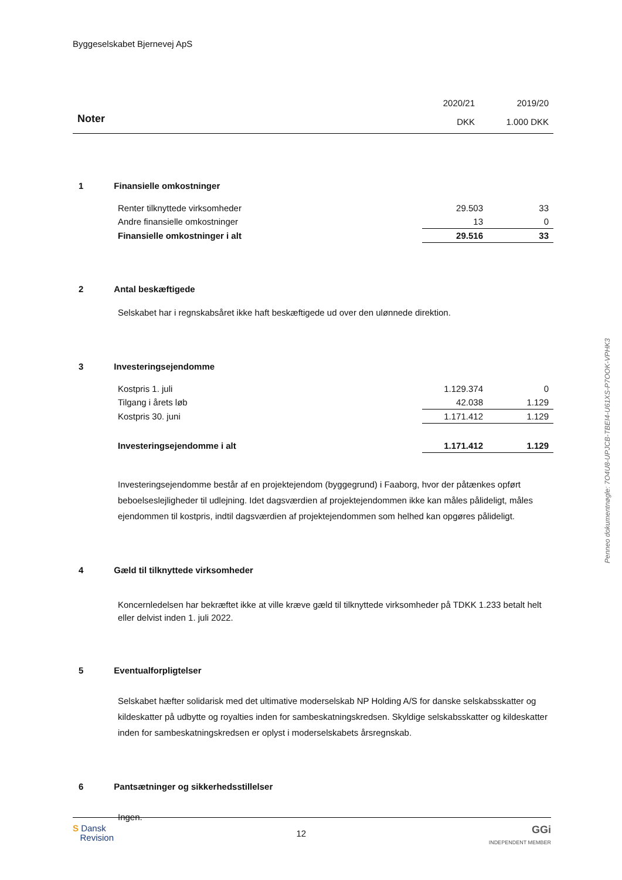Byggeselskabet Bjernevej ApS
| | 2020/21 | 2019/20 |
| Noter | DKK | 1.000 DKK |
1 Finansielle omkostninger
| Renter tilknyttede virksomheder | 29.503 | 33 |
| Andre finansielle omkostninger | 13 | 0 |
| Finansielle omkostninger i alt | 29.516 | 33 |
2 Antal beskæftigede
Selskabet har i regnskabsåret ikke haft beskæftigede ud over den ulønnede direktion.
3 Investeringsejendomme
| Kostpris 1. juli | 1.129.374 | 0 |
| Tilgang i årets løb | 42.038 | 1.129 |
| Kostpris 30. juni | 1.171.412 | 1.129 |
| Investeringsejendomme i alt | 1.171.412 | 1.129 |
Investeringsejendomme består af en projektejendom (byggegrund) i Faaborg, hvor der påtænkes opført beboelseslejligheder til udlejning. Idet dagsværdien af projektejendommen ikke kan måles pålideligt, måles ejendommen til kostpris, indtil dagsværdien af projektejendommen som helhed kan opgøres pålideligt.
4 Gæld til tilknyttede virksomheder
Koncernledelsen har bekræftet ikke at ville kræve gæld til tilknyttede virksomheder på TDKK 1.233 betalt helt eller delvist inden 1. juli 2022.
5 Eventualforpligtelser
Selskabet hæfter solidarisk med det ultimative moderselskab NP Holding A/S for danske selskabsskatter og kildeskatter på udbytte og royalties inden for sambeskatningskredsen. Skyldige selskabsskatter og kildeskatter inden for sambeskatningskredsen er oplyst i moderselskabets årsregnskab.
6 Pantsætninger og sikkerhedsstillelser
Ingen.
S Dansk
Revision
12
GGi
INDEPENDENT MEMBER
Penneo dokumentnøgle: 7O4U8-UPJCB-TBEI4-U61XS-P7OOK-VPHK3